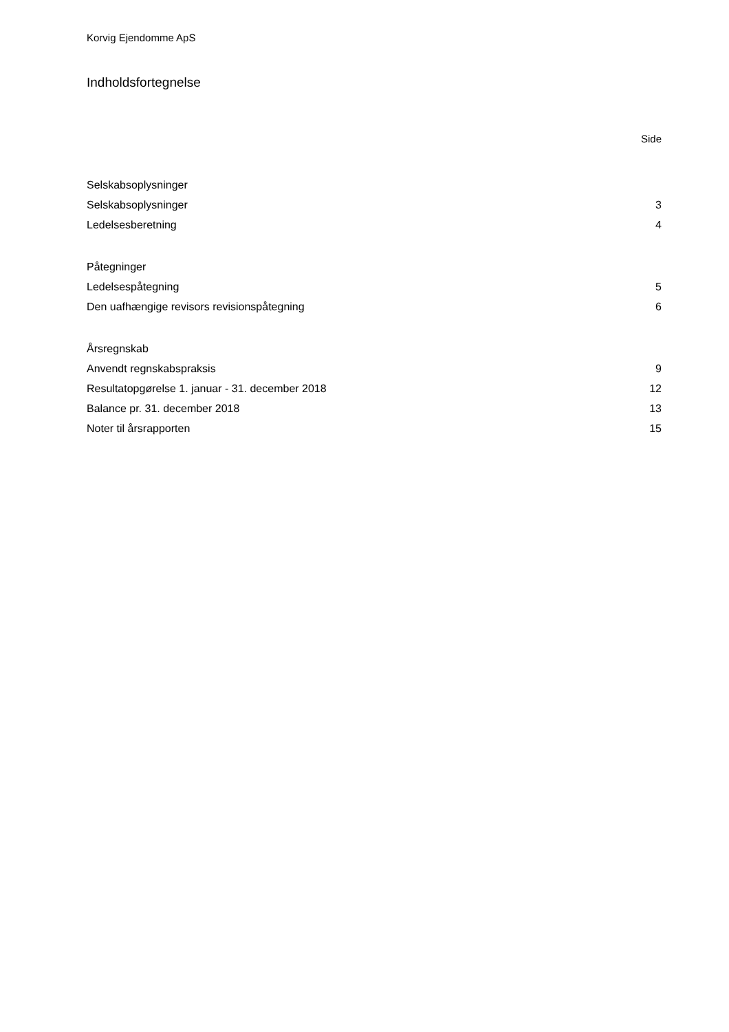Korvig Ejendomme ApS
Indholdsfortegnelse
Side
| Selskabsoplysninger | |
| Selskabsoplysninger | 3 |
| Ledelsesberetning | 4 |
| Påtegninger | |
| Ledelsespåtegning | 5 |
| Den uafhængige revisors revisionspåtegning | 6 |
| Årsregnskab | |
| Anvendt regnskabspraksis | 9 |
| Resultatopgørelse 1. januar - 31. december 2018 | 12 |
| Balance pr. 31. december 2018 | 13 |
| Noter til årsrapporten | 15 |